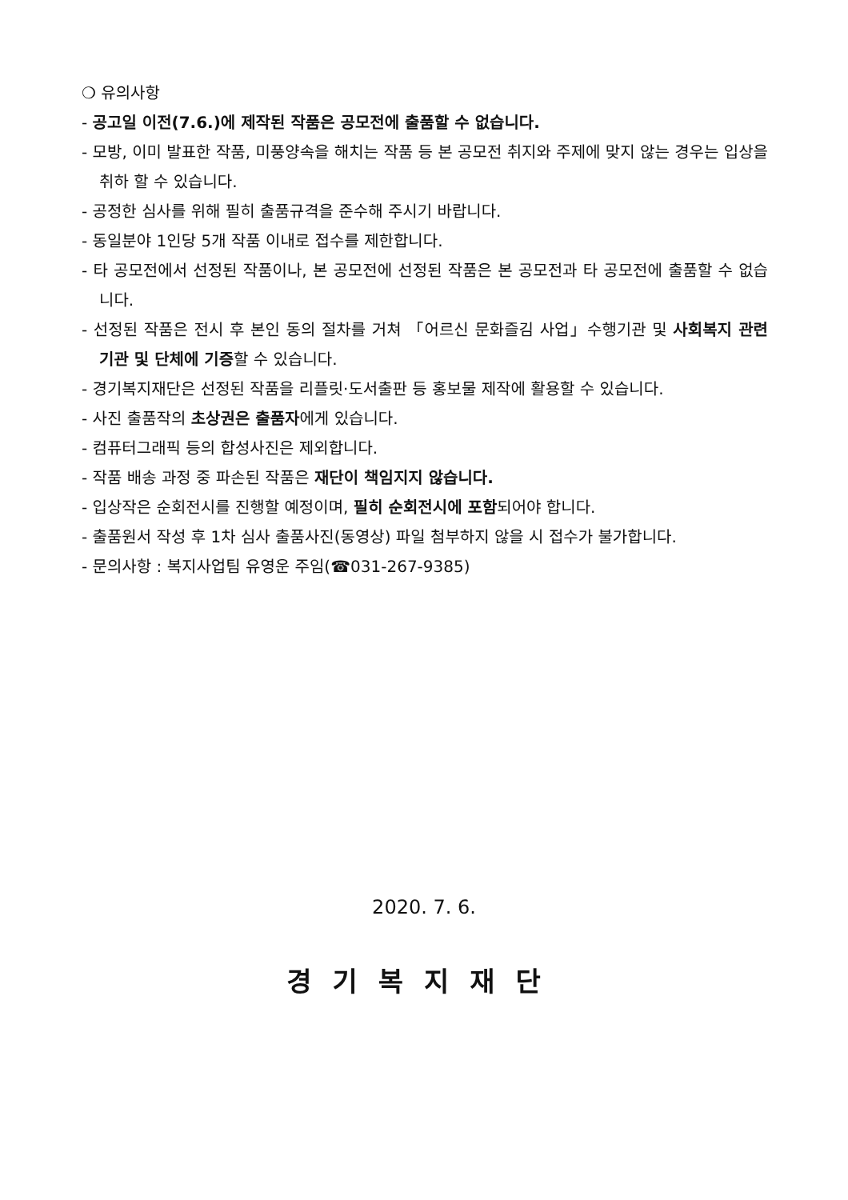❍ 유의사항
- 공고일 이전(7.6.)에 제작된 작품은 공모전에 출품할 수 없습니다.
- 모방, 이미 발표한 작품, 미풍양속을 해치는 작품 등 본 공모전 취지와 주제에 맞지 않는 경우는 입상을 취하 할 수 있습니다.
- 공정한 심사를 위해 필히 출품규격을 준수해 주시기 바랍니다.
- 동일분야 1인당 5개 작품 이내로 접수를 제한합니다.
- 타 공모전에서 선정된 작품이나, 본 공모전에 선정된 작품은 본 공모전과 타 공모전에 출품할 수 없습니다.
- 선정된 작품은 전시 후 본인 동의 절차를 거쳐 「어르신 문화즐김 사업」수행기관 및 사회복지 관련 기관 및 단체에 기증할 수 있습니다.
- 경기복지재단은 선정된 작품을 리플릿·도서출판 등 홍보물 제작에 활용할 수 있습니다.
- 사진 출품작의 초상권은 출품자에게 있습니다.
- 컴퓨터그래픽 등의 합성사진은 제외합니다.
- 작품 배송 과정 중 파손된 작품은 재단이 책임지지 않습니다.
- 입상작은 순회전시를 진행할 예정이며, 필히 순회전시에 포함되어야 합니다.
- 출품원서 작성 후 1차 심사 출품사진(동영상) 파일 첨부하지 않을 시 접수가 불가합니다.
- 문의사항 : 복지사업팀 유영운 주임(☎031-267-9385)
2020. 7. 6.
경기복지재단